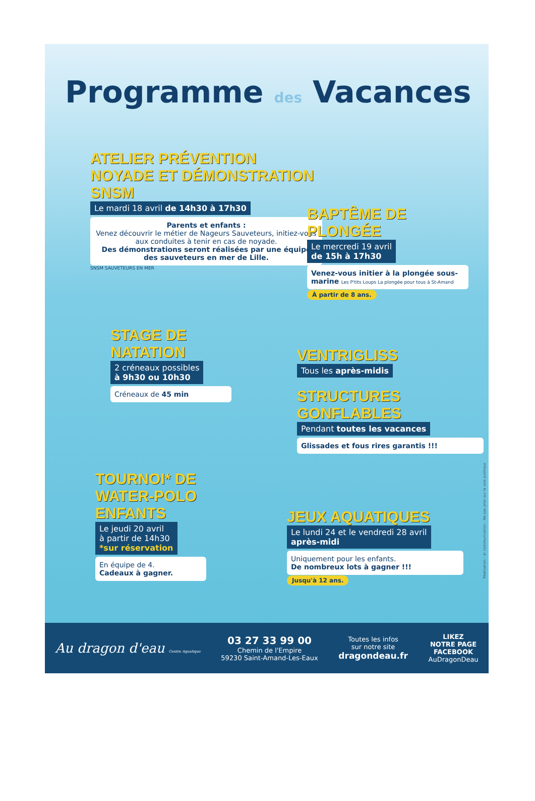Programme des Vacances
ATELIER PRÉVENTION NOYADE ET DÉMONSTRATION SNSM
Le mardi 18 avril de 14h30 à 17h30
Parents et enfants :
Venez découvrir le métier de Nageurs Sauveteurs, initiez-vous aux conduites à tenir en cas de noyade.
Des démonstrations seront réalisées par une équipe des sauveteurs en mer de Lille.
SNSM SAUVETEURS EN MER
BAPTÊME DE PLONGÉE
Le mercredi 19 avril
de 15h à 17h30
Venez-vous initier à la plongée sous-marine Les P'tits Loups La plongée pour tous à St-Amand
À partir de 8 ans.
STAGE DE NATATION
2 créneaux possibles
à 9h30 ou 10h30
Créneaux de 45 min
VENTRIGLISS
Tous les après-midis
STRUCTURES GONFLABLES
Pendant toutes les vacances
Glissades et fous rires garantis !!!
TOURNOI* DE WATER-POLO ENFANTS
Le jeudi 20 avril
à partir de 14h30
*sur réservation
En équipe de 4.
Cadeaux à gagner.
JEUX AQUATIQUES
Le lundi 24 et le vendredi 28 avril
après-midi
Uniquement pour les enfants.
De nombreux lots à gagner !!!
Jusqu'à 12 ans.
Réalisation : ar communication - Ne pas jeter sur la voie publique
Au dragon d'eau Centre Aquatique
03 27 33 99 00
Chemin de l'Empire
59230 Saint-Amand-Les-Eaux
Toutes les infos
sur notre site
dragondeau.fr
LIKEZ
NOTRE PAGE
FACEBOOK
AuDragonDeau